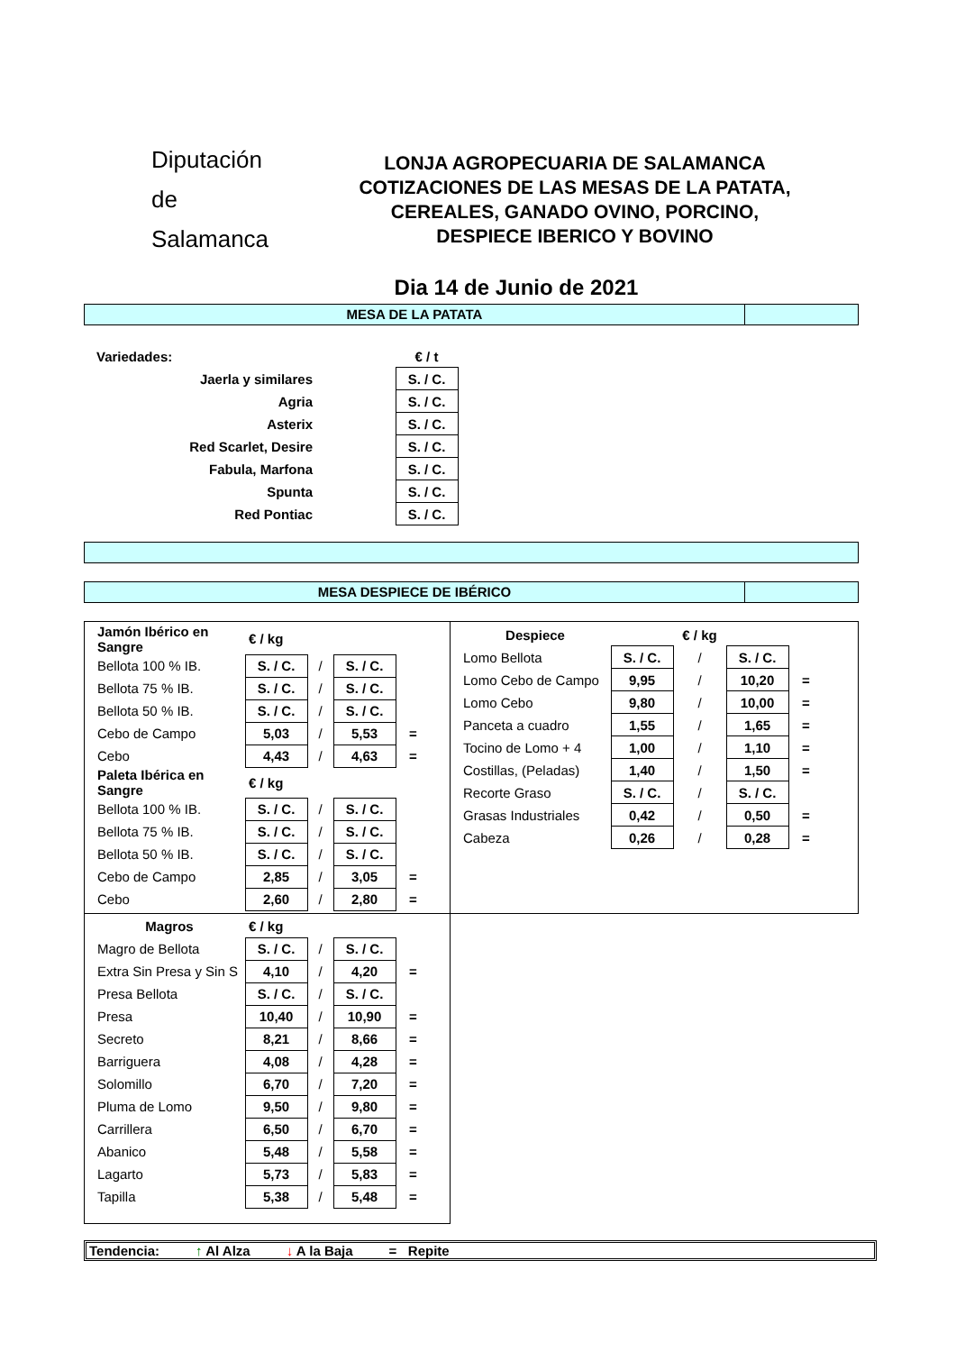Diputación
de Salamanca
LONJA AGROPECUARIA DE SALAMANCA
COTIZACIONES DE LAS MESAS DE LA PATATA,
CEREALES, GANADO OVINO, PORCINO,
DESPIECE IBERICO Y BOVINO
Dia 14 de Junio de 2021
MESA DE LA PATATA
| Variedades: | | € / t |
| Jaerla y similares | | S. / C. |
| Agria | | S. / C. |
| Asterix | | S. / C. |
| Red Scarlet, Desire | | S. / C. |
| Fabula, Marfona | | S. / C. |
| Spunta | | S. / C. |
| Red Pontiac | | S. / C. |
MESA DESPIECE DE IBÉRICO
| Jamón Ibérico en Sangre | € / kg | | | |
| Bellota 100 % IB. | S. / C. | / | S. / C. | |
| Bellota 75 % IB. | S. / C. | / | S. / C. | |
| Bellota 50 % IB. | S. / C. | / | S. / C. | |
| Cebo de Campo | 5,03 | / | 5,53 | = |
| Cebo | 4,43 | / | 4,63 | = |
| Paleta Ibérica en Sangre | € / kg | | | |
| Bellota 100 % IB. | S. / C. | / | S. / C. | |
| Bellota 75 % IB. | S. / C. | / | S. / C. | |
| Bellota 50 % IB. | S. / C. | / | S. / C. | |
| Cebo de Campo | 2,85 | / | 3,05 | = |
| Cebo | 2,60 | / | 2,80 | = |
| Despiece | € / kg | | | |
| Lomo Bellota | S. / C. | / | S. / C. | |
| Lomo Cebo de Campo | 9,95 | / | 10,20 | = |
| Lomo Cebo | 9,80 | / | 10,00 | = |
| Panceta a cuadro | 1,55 | / | 1,65 | = |
| Tocino de Lomo + 4 | 1,00 | / | 1,10 | = |
| Costillas, (Peladas) | 1,40 | / | 1,50 | = |
| Recorte Graso | S. / C. | / | S. / C. | |
| Grasas Industriales | 0,42 | / | 0,50 | = |
| Cabeza | 0,26 | / | 0,28 | = |
| Magros | € / kg | | | |
| Magro de Bellota | S. / C. | / | S. / C. | |
| Extra Sin Presa y Sin S | 4,10 | / | 4,20 | = |
| Presa Bellota | S. / C. | / | S. / C. | |
| Presa | 10,40 | / | 10,90 | = |
| Secreto | 8,21 | / | 8,66 | = |
| Barriguera | 4,08 | / | 4,28 | = |
| Solomillo | 6,70 | / | 7,20 | = |
| Pluma de Lomo | 9,50 | / | 9,80 | = |
| Carrillera | 6,50 | / | 6,70 | = |
| Abanico | 5,48 | / | 5,58 | = |
| Lagarto | 5,73 | / | 5,83 | = |
| Tapilla | 5,38 | / | 5,48 | = |
Tendencia: ↑ Al Alza ↓ A la Baja = Repite